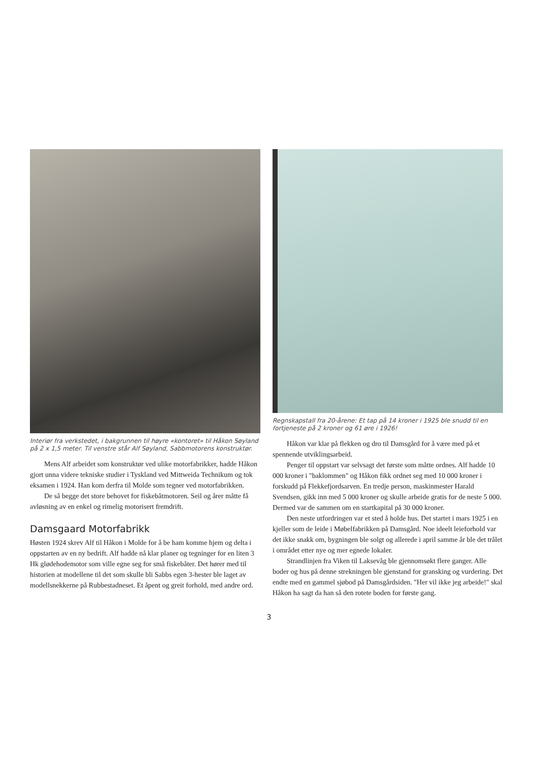Interiør fra verkstedet, i bakgrunnen til høyre «kontoret» til Håkon Søyland på 2 x 1,5 meter. Til venstre står Alf Søyland, Sabbmotorens konstruktør.
Mens Alf arbeidet som konstruktør ved ulike motorfabrikker, hadde Håkon gjort unna videre tekniske studier i Tyskland ved Mittweida Technikum og tok eksamen i 1924. Han kom derfra til Molde som tegner ved motorfabrikken.
De så begge det store behovet for fiskebåtmotoren. Seil og årer måtte få avløsning av en enkel og rimelig motorisert fremdrift.
Damsgaard Motorfabrikk
Høsten 1924 skrev Alf til Håkon i Molde for å be ham komme hjem og delta i oppstarten av en ny bedrift. Alf hadde nå klar planer og tegninger for en liten 3 Hk glødehodemotor som ville egne seg for små fiskebåter. Det hører med til historien at modellene til det som skulle bli Sabbs egen 3-hester ble laget av modellsnekkerne på Rubbestadneset. Et åpent og greit forhold, med andre ord.
Regnskapstall fra 20-årene: Et tap på 14 kroner i 1925 ble snudd til en fortjeneste på 2 kroner og 61 øre i 1926!
Håkon var klar på flekken og dro til Damsgård for å være med på et spennende utviklingsarbeid.
Penger til oppstart var selvsagt det første som måtte ordnes. Alf hadde 10 000 kroner i "baklommen" og Håkon fikk ordnet seg med 10 000 kroner i forskudd på Flekkefjordsarven. En tredje person, maskinmester Harald Svendsen, gikk inn med 5 000 kroner og skulle arbeide gratis for de neste 5 000. Dermed var de sammen om en startkapital på 30 000 kroner.
Den neste utfordringen var et sted å holde hus. Det startet i mars 1925 i en kjeller som de leide i Møbelfabrikken på Damsgård. Noe ideelt leieforhold var det ikke snakk om, bygningen ble solgt og allerede i april samme år ble det trålet i området etter nye og mer egnede lokaler.
Strandlinjen fra Viken til Laksevåg ble gjennomsøkt flere ganger. Alle boder og hus på denne strekningen ble gjenstand for gransking og vurdering. Det endte med en gammel sjøbod på Damsgårdsiden. "Her vil ikke jeg arbeide!" skal Håkon ha sagt da han så den rotete boden for første gang.
3